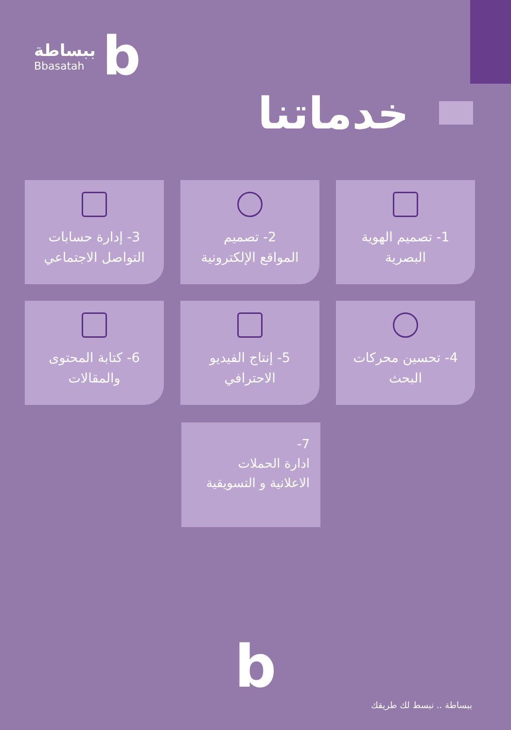ببساطة
Bbasatah
b
خدماتنا
1- تصميم الهوية
البصرية
2- تصميم
المواقع الإلكترونية
3- إدارة حسابات
التواصل الاجتماعي
4- تحسين محركات
البحث
5- إنتاج الفيديو
الاحترافي
6- كتابة المحتوى
والمقالات
7-
ادارة الحملات
الاعلانية و التسويقية
b
ببساطة .. نبسط لك طريقك